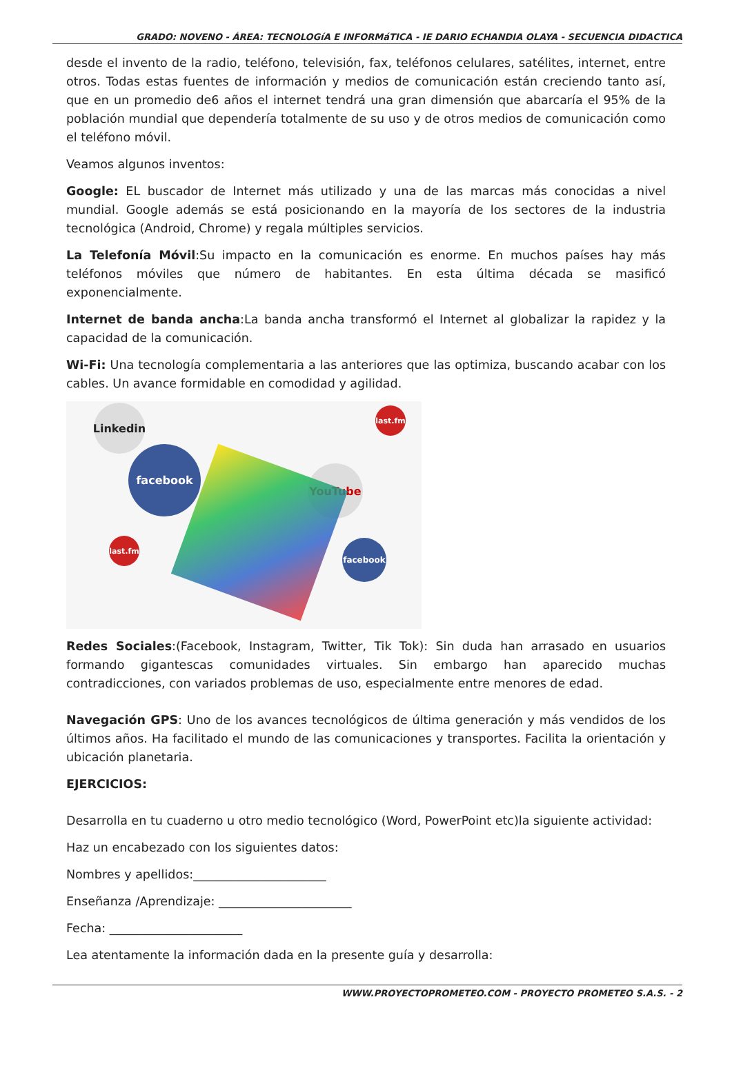GRADO: NOVENO - ÁREA: TECNOLOGíA E INFORMáTICA - IE DARIO ECHANDIA OLAYA - SECUENCIA DIDACTICA
desde el invento de la radio, teléfono, televisión, fax, teléfonos celulares, satélites, internet, entre otros. Todas estas fuentes de información y medios de comunicación están creciendo tanto así, que en un promedio de6 años el internet tendrá una gran dimensión que abarcaría el 95% de la población mundial que dependería totalmente de su uso y de otros medios de comunicación como el teléfono móvil.
Veamos algunos inventos:
Google: EL buscador de Internet más utilizado y una de las marcas más conocidas a nivel mundial. Google además se está posicionando en la mayoría de los sectores de la industria tecnológica (Android, Chrome) y regala múltiples servicios.
La Telefonía Móvil:Su impacto en la comunicación es enorme. En muchos países hay más teléfonos móviles que número de habitantes. En esta última década se masificó exponencialmente.
Internet de banda ancha:La banda ancha transformó el Internet al globalizar la rapidez y la capacidad de la comunicación.
Wi-Fi: Una tecnología complementaria a las anteriores que las optimiza, buscando acabar con los cables. Un avance formidable en comodidad y agilidad.
Linkedin
facebook
YouTube
facebook
last.fm
last.fm
Redes Sociales:(Facebook, Instagram, Twitter, Tik Tok): Sin duda han arrasado en usuarios formando gigantescas comunidades virtuales. Sin embargo han aparecido muchas contradicciones, con variados problemas de uso, especialmente entre menores de edad.
Navegación GPS: Uno de los avances tecnológicos de última generación y más vendidos de los últimos años. Ha facilitado el mundo de las comunicaciones y transportes. Facilita la orientación y ubicación planetaria.
EJERCICIOS:
Desarrolla en tu cuaderno u otro medio tecnológico (Word, PowerPoint etc)la siguiente actividad:
Haz un encabezado con los siguientes datos:
Nombres y apellidos:______________________
Enseñanza /Aprendizaje: ______________________
Fecha: ______________________
Lea atentamente la información dada en la presente guía y desarrolla:
WWW.PROYECTOPROMETEO.COM - PROYECTO PROMETEO S.A.S. - 2